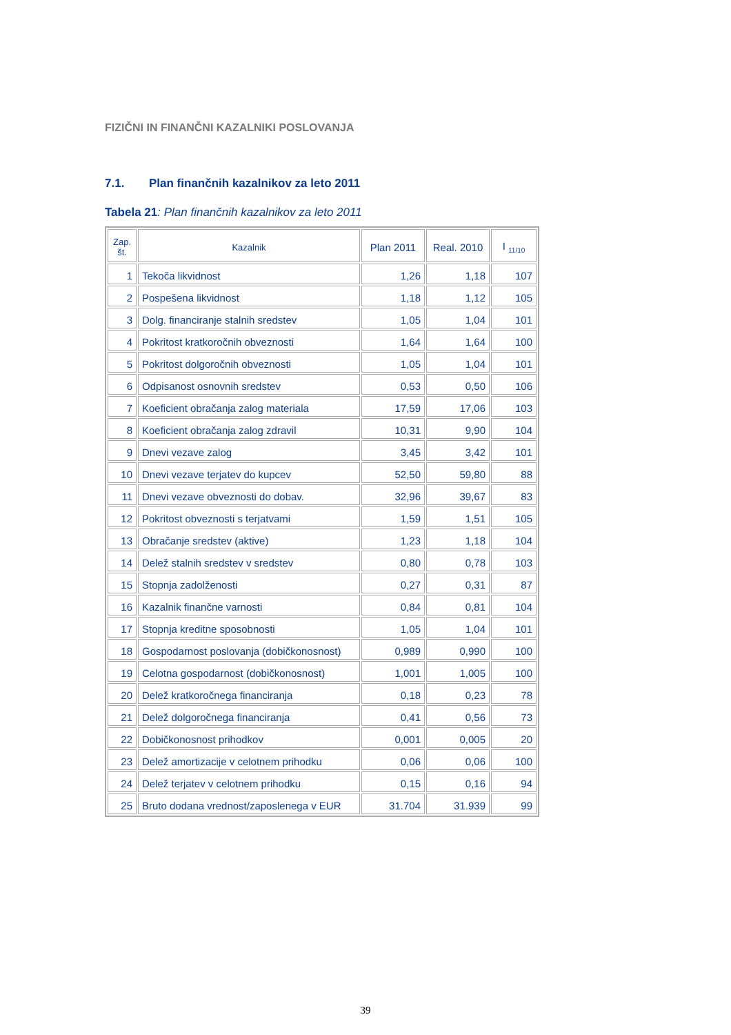FIZIČNI IN FINANČNI KAZALNIKI POSLOVANJA
7.1. Plan finančnih kazalnikov za leto 2011
Tabela 21: Plan finančnih kazalnikov za leto 2011
| Zap. št. | Kazalnik | Plan 2011 | Real. 2010 | I <sub>11/10</sub> |
| --- | --- | --- | --- | --- |
| 1 | Tekoča likvidnost | 1,26 | 1,18 | 107 |
| 2 | Pospešena likvidnost | 1,18 | 1,12 | 105 |
| 3 | Dolg. financiranje stalnih sredstev | 1,05 | 1,04 | 101 |
| 4 | Pokritost kratkoročnih obveznosti | 1,64 | 1,64 | 100 |
| 5 | Pokritost dolgoročnih obveznosti | 1,05 | 1,04 | 101 |
| 6 | Odpisanost osnovnih sredstev | 0,53 | 0,50 | 106 |
| 7 | Koeficient obračanja zalog materiala | 17,59 | 17,06 | 103 |
| 8 | Koeficient obračanja zalog zdravil | 10,31 | 9,90 | 104 |
| 9 | Dnevi vezave zalog | 3,45 | 3,42 | 101 |
| 10 | Dnevi vezave terjatev do kupcev | 52,50 | 59,80 | 88 |
| 11 | Dnevi vezave obveznosti do dobav. | 32,96 | 39,67 | 83 |
| 12 | Pokritost obveznosti s terjatvami | 1,59 | 1,51 | 105 |
| 13 | Obračanje sredstev (aktive) | 1,23 | 1,18 | 104 |
| 14 | Delež stalnih sredstev v sredstev | 0,80 | 0,78 | 103 |
| 15 | Stopnja zadolženosti | 0,27 | 0,31 | 87 |
| 16 | Kazalnik finančne varnosti | 0,84 | 0,81 | 104 |
| 17 | Stopnja kreditne sposobnosti | 1,05 | 1,04 | 101 |
| 18 | Gospodarnost poslovanja (dobičkonosnost) | 0,989 | 0,990 | 100 |
| 19 | Celotna gospodarnost (dobičkonosnost) | 1,001 | 1,005 | 100 |
| 20 | Delež kratkoročnega financiranja | 0,18 | 0,23 | 78 |
| 21 | Delež dolgoročnega financiranja | 0,41 | 0,56 | 73 |
| 22 | Dobičkonosnost prihodkov | 0,001 | 0,005 | 20 |
| 23 | Delež amortizacije v celotnem prihodku | 0,06 | 0,06 | 100 |
| 24 | Delež terjatev v celotnem prihodku | 0,15 | 0,16 | 94 |
| 25 | Bruto dodana vrednost/zaposlenega v EUR | 31.704 | 31.939 | 99 |
39